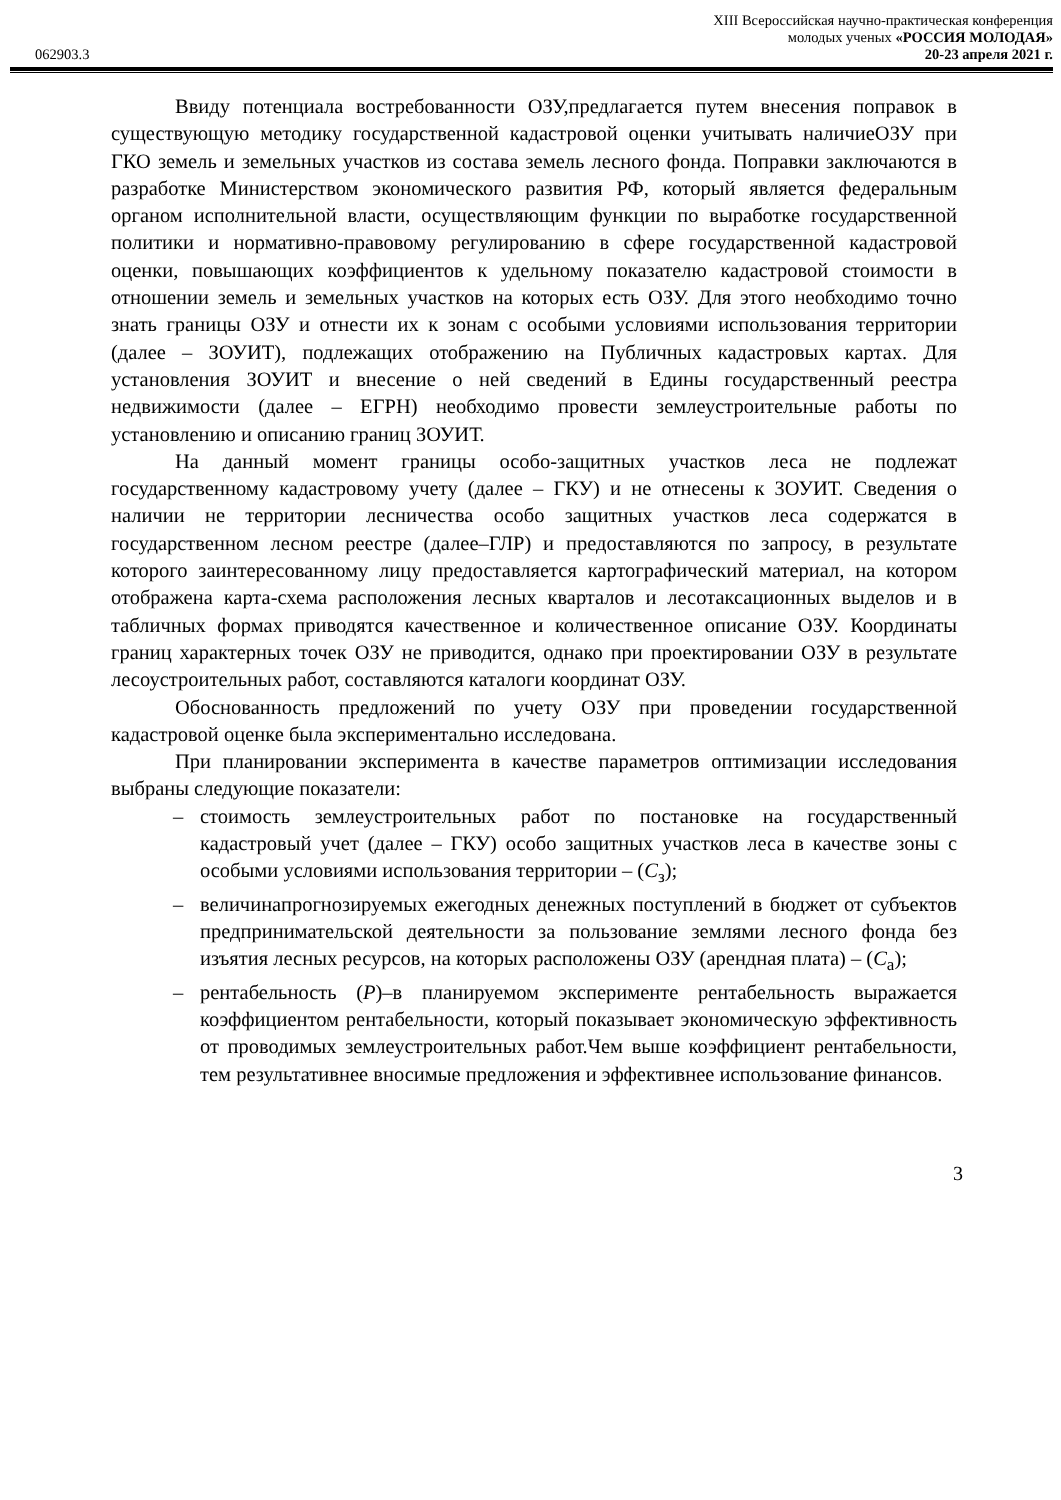XIII Всероссийская научно-практическая конференция
молодых ученых «РОССИЯ МОЛОДАЯ»
062903.3 20-23 апреля 2021 г.
Ввиду потенциала востребованности ОЗУ,предлагается путем внесения поправок в существующую методику государственной кадастровой оценки учитывать наличиеОЗУ при ГКО земель и земельных участков из состава земель лесного фонда. Поправки заключаются в разработке Министерством экономического развития РФ, который является федеральным органом исполнительной власти, осуществляющим функции по выработке государственной политики и нормативно-правовому регулированию в сфере государственной кадастровой оценки, повышающих коэффициентов к удельному показателю кадастровой стоимости в отношении земель и земельных участков на которых есть ОЗУ. Для этого необходимо точно знать границы ОЗУ и отнести их к зонам с особыми условиями использования территории (далее – ЗОУИТ), подлежащих отображению на Публичных кадастровых картах. Для установления ЗОУИТ и внесение о ней сведений в Едины государственный реестра недвижимости (далее – ЕГРН) необходимо провести землеустроительные работы по установлению и описанию границ ЗОУИТ.
На данный момент границы особо-защитных участков леса не подлежат государственному кадастровому учету (далее – ГКУ) и не отнесены к ЗОУИТ. Сведения о наличии не территории лесничества особо защитных участков леса содержатся в государственном лесном реестре (далее–ГЛР) и предоставляются по запросу, в результате которого заинтересованному лицу предоставляется картографический материал, на котором отображена карта-схема расположения лесных кварталов и лесотаксационных выделов и в табличных формах приводятся качественное и количественное описание ОЗУ. Координаты границ характерных точек ОЗУ не приводится, однако при проектировании ОЗУ в результате лесоустроительных работ, составляются каталоги координат ОЗУ.
Обоснованность предложений по учету ОЗУ при проведении государственной кадастровой оценке была экспериментально исследована.
При планировании эксперимента в качестве параметров оптимизации исследования выбраны следующие показатели:
– стоимость землеустроительных работ по постановке на государственный кадастровый учет (далее – ГКУ) особо защитных участков леса в качестве зоны с особыми условиями использования территории – (С<sub>з</sub>);
– величинапрогнозируемых ежегодных денежных поступлений в бюджет от субъектов предпринимательской деятельности за пользование землями лесного фонда без изъятия лесных ресурсов, на которых расположены ОЗУ (арендная плата) – (С<sub>а</sub>);
– рентабельность (Р)–в планируемом эксперименте рентабельность выражается коэффициентом рентабельности, который показывает экономическую эффективность от проводимых землеустроительных работ.Чем выше коэффициент рентабельности, тем результативнее вносимые предложения и эффективнее использование финансов.
3